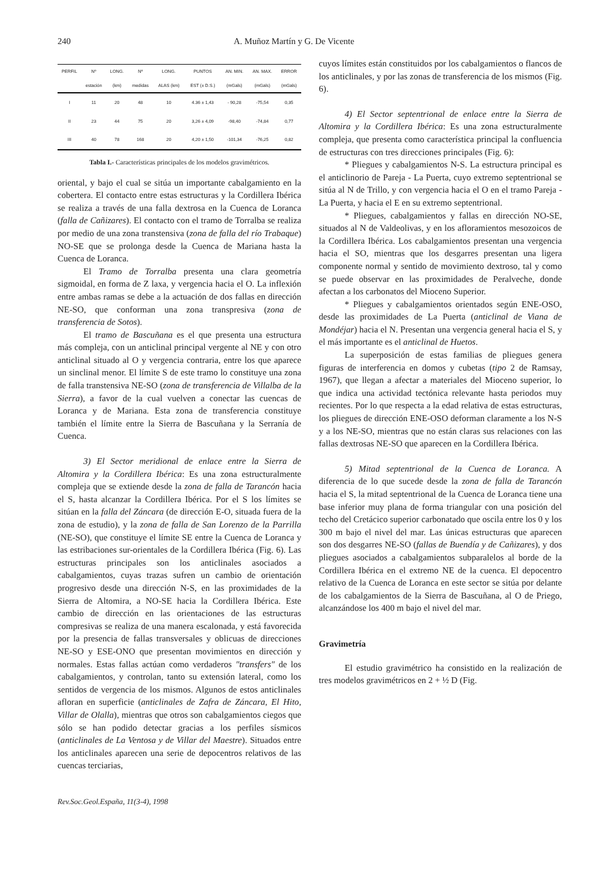240 A. Muñoz Martín y G. De Vicente
| PERFIL | Nº | LONG. | Nº | LONG. | PUNTOS | AN. MIN. | AN. MAX. | ERROR |
| --- | --- | --- | --- | --- | --- | --- | --- | --- |
| | estación | (km) | medidas | ALAS (km) | EST (± D.S.) | (mGals) | (mGals) | (mGals) |
| I | 11 | 20 | 48 | 10 | 4.36 ± 1,43 | - 90,28 | -75,54 | 0,35 |
| II | 23 | 44 | 75 | 20 | 3,26 ± 4,09 | -98,40 | -74,84 | 0,77 |
| III | 40 | 78 | 168 | 20 | 4,20 ± 1,50 | -101,34 | -76,25 | 0,82 |
Tabla I.- Características principales de los modelos gravimétricos.
oriental, y bajo el cual se sitúa un importante cabalgamiento en la cobertera. El contacto entre estas estructuras y la Cordillera Ibérica se realiza a través de una falla dextrosa en la Cuenca de Loranca (falla de Cañizares). El contacto con el tramo de Torralba se realiza por medio de una zona transtensiva (zona de falla del río Trabaque) NO-SE que se prolonga desde la Cuenca de Mariana hasta la Cuenca de Loranca.
El Tramo de Torralba presenta una clara geometría sigmoidal, en forma de Z laxa, y vergencia hacia el O. La inflexión entre ambas ramas se debe a la actuación de dos fallas en dirección NE-SO, que conforman una zona transpresiva (zona de transferencia de Sotos).
El tramo de Bascuñana es el que presenta una estructura más compleja, con un anticlinal principal vergente al NE y con otro anticlinal situado al O y vergencia contraria, entre los que aparece un sinclinal menor. El límite S de este tramo lo constituye una zona de falla transtensiva NE-SO (zona de transferencia de Villalba de la Sierra), a favor de la cual vuelven a conectar las cuencas de Loranca y de Mariana. Esta zona de transferencia constituye también el límite entre la Sierra de Bascuñana y la Serranía de Cuenca.
3) El Sector meridional de enlace entre la Sierra de Altomira y la Cordillera Ibérica: Es una zona estructuralmente compleja que se extiende desde la zona de falla de Tarancón hacia el S, hasta alcanzar la Cordillera Ibérica. Por el S los límites se sitúan en la falla del Záncara (de dirección E-O, situada fuera de la zona de estudio), y la zona de falla de San Lorenzo de la Parrilla (NE-SO), que constituye el límite SE entre la Cuenca de Loranca y las estribaciones sur-orientales de la Cordillera Ibérica (Fig. 6). Las estructuras principales son los anticlinales asociados a cabalgamientos, cuyas trazas sufren un cambio de orientación progresivo desde una dirección N-S, en las proximidades de la Sierra de Altomira, a NO-SE hacia la Cordillera Ibérica. Este cambio de dirección en las orientaciones de las estructuras compresivas se realiza de una manera escalonada, y está favorecida por la presencia de fallas transversales y oblicuas de direcciones NE-SO y ESE-ONO que presentan movimientos en dirección y normales. Estas fallas actúan como verdaderos "transfers" de los cabalgamientos, y controlan, tanto su extensión lateral, como los sentidos de vergencia de los mismos. Algunos de estos anticlinales afloran en superficie (anticlinales de Zafra de Záncara, El Hito, Villar de Olalla), mientras que otros son cabalgamientos ciegos que sólo se han podido detectar gracias a los perfiles sísmicos (anticlinales de La Ventosa y de Villar del Maestre). Situados entre los anticlinales aparecen una serie de depocentros relativos de las cuencas terciarias,
Rev.Soc.Geol.España, 11(3-4), 1998
cuyos límites están constituidos por los cabalgamientos o flancos de los anticlinales, y por las zonas de transferencia de los mismos (Fig. 6).
4) El Sector septentrional de enlace entre la Sierra de Altomira y la Cordillera Ibérica: Es una zona estructuralmente compleja, que presenta como característica principal la confluencia de estructuras con tres direcciones principales (Fig. 6):
* Pliegues y cabalgamientos N-S. La estructura principal es el anticlinorio de Pareja - La Puerta, cuyo extremo septentrional se sitúa al N de Trillo, y con vergencia hacia el O en el tramo Pareja - La Puerta, y hacia el E en su extremo septentrional.
* Pliegues, cabalgamientos y fallas en dirección NO-SE, situados al N de Valdeolivas, y en los afloramientos mesozoicos de la Cordillera Ibérica. Los cabalgamientos presentan una vergencia hacia el SO, mientras que los desgarres presentan una ligera componente normal y sentido de movimiento dextroso, tal y como se puede observar en las proximidades de Peralveche, donde afectan a los carbonatos del Mioceno Superior.
* Pliegues y cabalgamientos orientados según ENE-OSO, desde las proximidades de La Puerta (anticlinal de Viana de Mondéjar) hacia el N. Presentan una vergencia general hacia el S, y el más importante es el anticlinal de Huetos.
La superposición de estas familias de pliegues genera figuras de interferencia en domos y cubetas (tipo 2 de Ramsay, 1967), que llegan a afectar a materiales del Mioceno superior, lo que indica una actividad tectónica relevante hasta periodos muy recientes. Por lo que respecta a la edad relativa de estas estructuras, los pliegues de dirección ENE-OSO deforman claramente a los N-S y a los NE-SO, mientras que no están claras sus relaciones con las fallas dextrosas NE-SO que aparecen en la Cordillera Ibérica.
5) Mitad septentrional de la Cuenca de Loranca. A diferencia de lo que sucede desde la zona de falla de Tarancón hacia el S, la mitad septentrional de la Cuenca de Loranca tiene una base inferior muy plana de forma triangular con una posición del techo del Cretácico superior carbonatado que oscila entre los 0 y los 300 m bajo el nivel del mar. Las únicas estructuras que aparecen son dos desgarres NE-SO (fallas de Buendía y de Cañizares), y dos pliegues asociados a cabalgamientos subparalelos al borde de la Cordillera Ibérica en el extremo NE de la cuenca. El depocentro relativo de la Cuenca de Loranca en este sector se sitúa por delante de los cabalgamientos de la Sierra de Bascuñana, al O de Priego, alcanzándose los 400 m bajo el nivel del mar.
Gravimetría
El estudio gravimétrico ha consistido en la realización de tres modelos gravimétricos en 2 + ½ D (Fig.